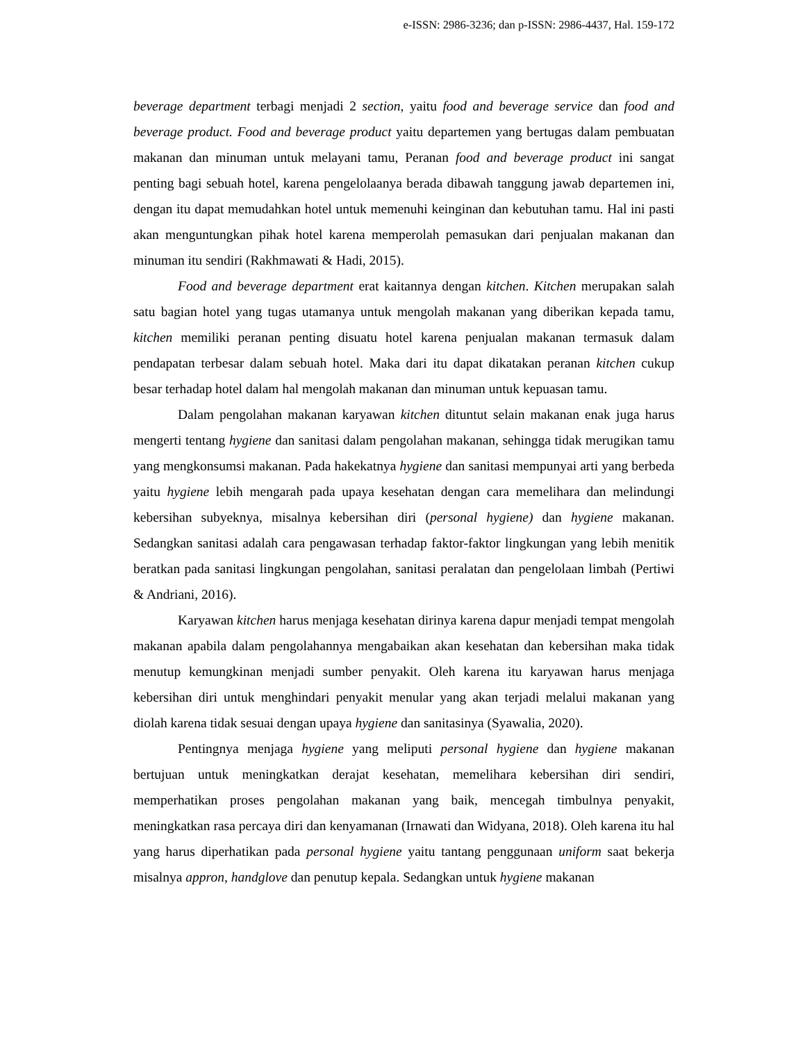e-ISSN: 2986-3236; dan p-ISSN: 2986-4437, Hal. 159-172
beverage department terbagi menjadi 2 section, yaitu food and beverage service dan food and beverage product. Food and beverage product yaitu departemen yang bertugas dalam pembuatan makanan dan minuman untuk melayani tamu, Peranan food and beverage product ini sangat penting bagi sebuah hotel, karena pengelolaanya berada dibawah tanggung jawab departemen ini, dengan itu dapat memudahkan hotel untuk memenuhi keinginan dan kebutuhan tamu. Hal ini pasti akan menguntungkan pihak hotel karena memperolah pemasukan dari penjualan makanan dan minuman itu sendiri (Rakhmawati & Hadi, 2015).
Food and beverage department erat kaitannya dengan kitchen. Kitchen merupakan salah satu bagian hotel yang tugas utamanya untuk mengolah makanan yang diberikan kepada tamu, kitchen memiliki peranan penting disuatu hotel karena penjualan makanan termasuk dalam pendapatan terbesar dalam sebuah hotel. Maka dari itu dapat dikatakan peranan kitchen cukup besar terhadap hotel dalam hal mengolah makanan dan minuman untuk kepuasan tamu.
Dalam pengolahan makanan karyawan kitchen dituntut selain makanan enak juga harus mengerti tentang hygiene dan sanitasi dalam pengolahan makanan, sehingga tidak merugikan tamu yang mengkonsumsi makanan. Pada hakekatnya hygiene dan sanitasi mempunyai arti yang berbeda yaitu hygiene lebih mengarah pada upaya kesehatan dengan cara memelihara dan melindungi kebersihan subyeknya, misalnya kebersihan diri (personal hygiene) dan hygiene makanan. Sedangkan sanitasi adalah cara pengawasan terhadap faktor-faktor lingkungan yang lebih menitik beratkan pada sanitasi lingkungan pengolahan, sanitasi peralatan dan pengelolaan limbah (Pertiwi & Andriani, 2016).
Karyawan kitchen harus menjaga kesehatan dirinya karena dapur menjadi tempat mengolah makanan apabila dalam pengolahannya mengabaikan akan kesehatan dan kebersihan maka tidak menutup kemungkinan menjadi sumber penyakit. Oleh karena itu karyawan harus menjaga kebersihan diri untuk menghindari penyakit menular yang akan terjadi melalui makanan yang diolah karena tidak sesuai dengan upaya hygiene dan sanitasinya (Syawalia, 2020).
Pentingnya menjaga hygiene yang meliputi personal hygiene dan hygiene makanan bertujuan untuk meningkatkan derajat kesehatan, memelihara kebersihan diri sendiri, memperhatikan proses pengolahan makanan yang baik, mencegah timbulnya penyakit, meningkatkan rasa percaya diri dan kenyamanan (Irnawati dan Widyana, 2018). Oleh karena itu hal yang harus diperhatikan pada personal hygiene yaitu tantang penggunaan uniform saat bekerja misalnya appron, handglove dan penutup kepala. Sedangkan untuk hygiene makanan